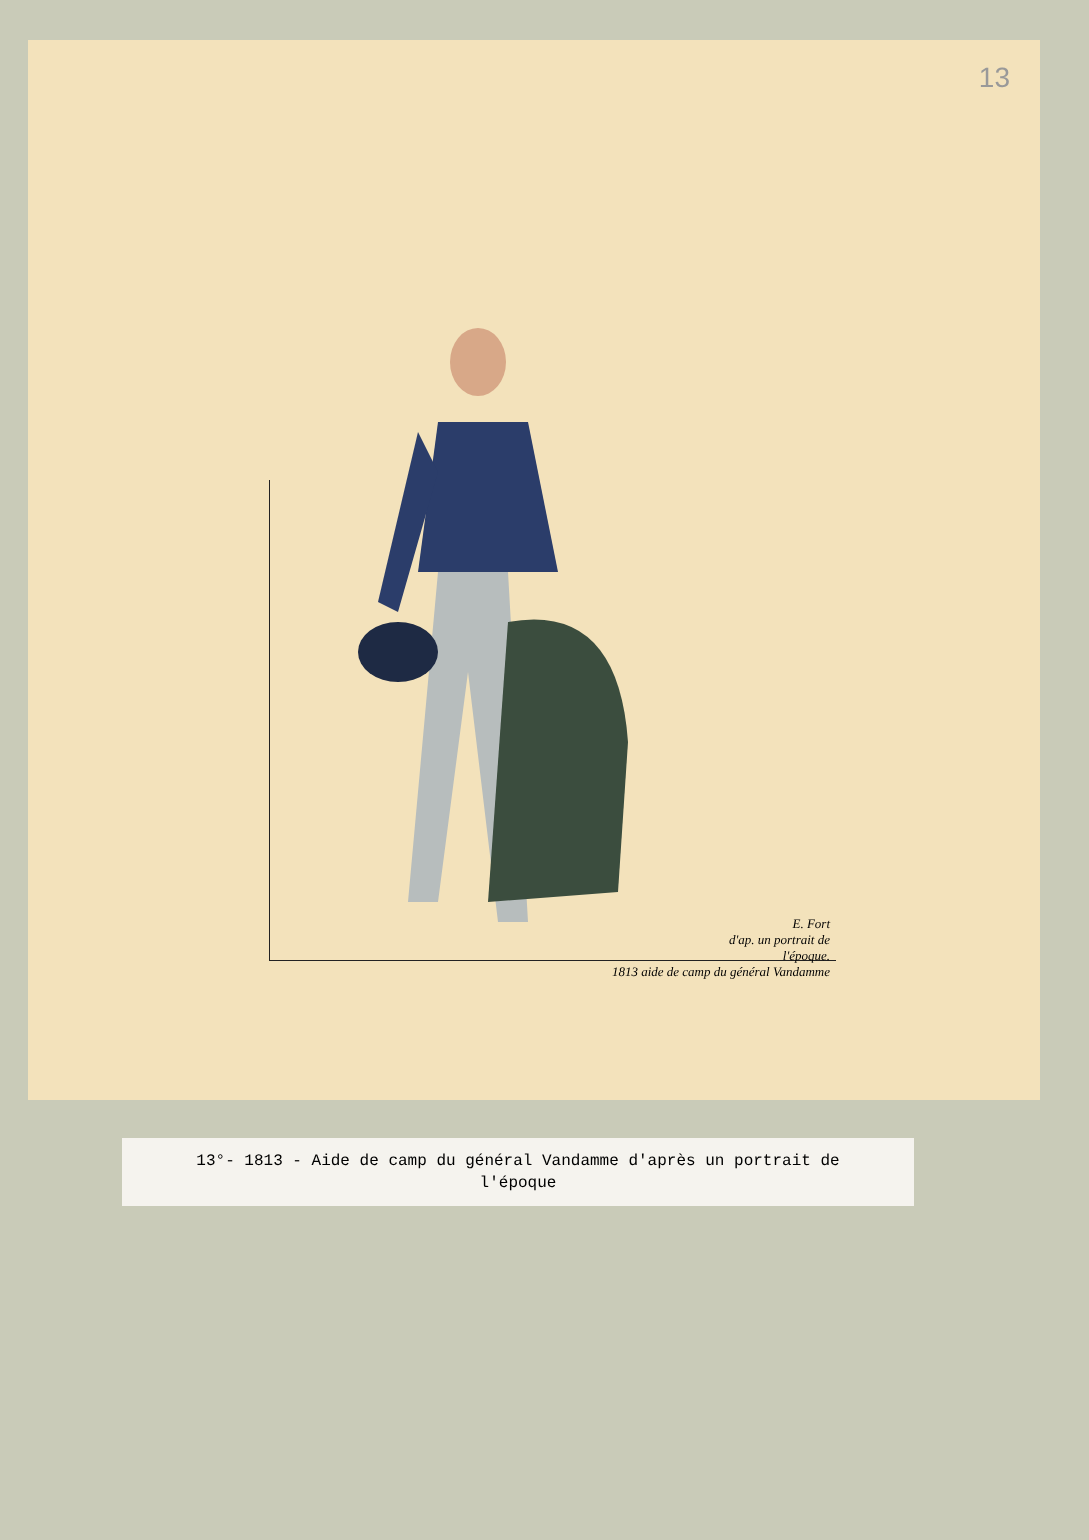13
E. Fort
d'ap. un portrait de
l'époque.
1813 aide de camp du général Vandamme
13°- 1813 - Aide de camp du général Vandamme d'après un portrait de
l'époque